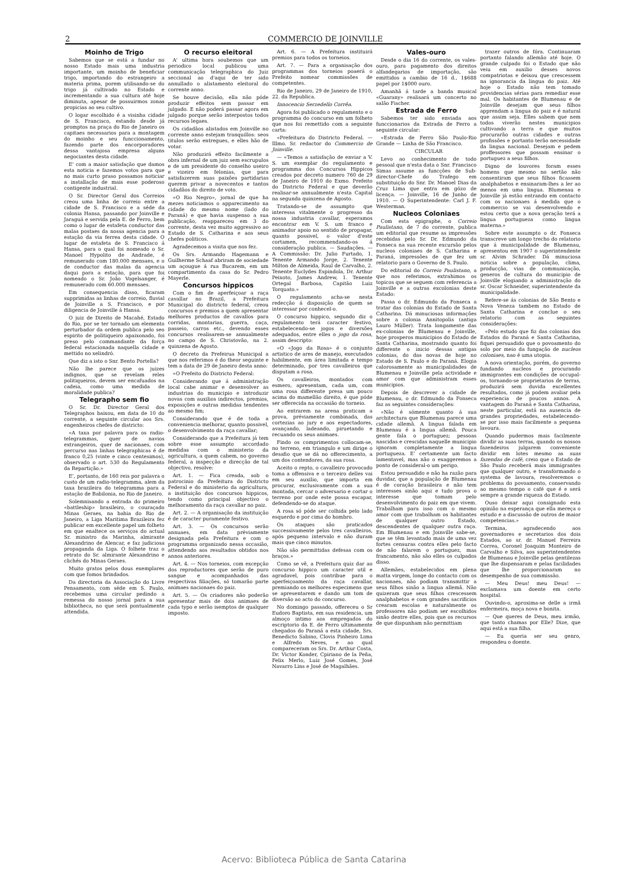2 COMMERCIO DE JOINVILLE
Moinho de Trigo
Sabemos que se está a fundar no nosso Estado mais uma industria importante, um moinho de beneficiar trigo, importando do estrangeiro a materia prima, porem utilisando-se do trigo já cultivado no Estado e incrementando a sua cultura até hoje diminuta, apesar de possuirmos zonas propicias ao seu cultivo.
O logar escolhido é a visinha cidade de S. Francisco, estando desde já promptos na praça do Rio de Janeiro os capitaes necessarios para a montagem do moinho e seu funccionamento, fazendo parte dos encorporadores dessa vantajosa empresa alguns negociantes desta cidade.
E' com a maior satisfação que damos esta noticia e fazemos votos para que no mais curto praso possamos noticiar a installação de mais esse poderoso contigente industrial.
O Sr. Director Geral dos Correios creou uma linha de correio entre a cidade de S. Francisco e a séde da colonia Hansa, passando por Joinville e Jaraguá e servida pela E. de Ferro, bem como o lugar de estafeta conductor das malas postaes da nossa agencia para a estação da via ferrea desta cidade. O lugar de estafeta de S. Francisco á Hansa, para o qual foi nomeado o Sr. Manoel Hypolito de Andrade, é remunerado com 180.000 mensaes, e o de conductor das malas da agencia daqui para a estação, para que foi nomeado o Sr. João Vogelsanger, é remunerado com 60.000 mensaes.
Em consequencia disso, ficaram supprimidas as linhas de correio, fluvial de Joinville a S. Francisco, e por diligencia de Joinville á Hansa.
O juiz de Direito de Macahé, Estado do Rio, por se ter tornado um elemento perturbador da ordem publica pelo seo espirito de politiqueiro apaixonado, foi preso pelo commandante da força federal estacionada naquella cidade e mettido no xelindró.
Que diz a isto o Snr. Bento Portella?
Não lhe parece que os juizes indignos, que se revelam reles politiqueiros, devem ser encafuados na cadeia, como uma medida de moralidade publica?
Telegrapho sem fio
O Sr. Dr. Director Geral dos Telegraphos baixou, em data de 10 do corrente, a seguinte circular aos Srs. engenheiros chefes de districto:
«A taxa por palavra para os radio-telegrammas, quer de navios extrangeiros, quer de nacionaes, com percurso nas linhas telegraphicas é de franco 0,25 (vinte e cinco centesimos), observado o art. 530 do Regulamento da Repartição.»
E', portanto, de 160 reis por palavra o custo de um radio-telegramma, alem da taxa brazileira do telegramma para a estação de Babilonia, no Rio de Janeiro.
Solemnisando a entrada do primeiro «battleship» brasileiro, o couraçado Minas Geraes, na bahia do Rio de Janeiro, a Liga Maritima Brazileira fez publicar em excellente papel um folheto em que enaltece os serviços do actual Sr. ministro da Marinha, almirante Alexandrino de Alencar, e faz judiciosa propaganda da Liga. O folhete traz o retrato do Sr. almirante Alexandrino e clichés do Minas Geraes.
Muito gratos pelos dous exemplares com que fomos brindados.
Da directoria da Associação do Livre Pensamento, com séde em S. Paulo, recebemos uma circular pedindo a remessa do nosso jornal para a sua bibliotheca, no que será pontualmente attendida.
O recurso eleitoral
A' ultima hora soubemos que um periodico local publicou uma communicação telegraphica do Juiz seccional ao d'aqui de ter sido annullado o alistamento eleitoral do corrente anno.
Se houve decisão, ella não póde produzir effeitos sem passar em julgado. E não poderá passar agora em julgado porque serão interpostos todos recursos legaes.
Os cidadãos alistados em Joinville no corrente anno estejam tranquillos: seos titulos serão entregues, e elles hão de votar.
Não produzirá effeito facilmente a obra infernal de um juiz sem escrupulos e de um presidente do conselho useiro e vizeiro em felonias, que para satisfazerem suas paixões partidarias querem privar a novecentos e tantos cidadãos do direito de voto.
«O Rio Negro», jornal de que ha mezes noticiamos o apparecimento na cidade do mesmo nome (lado do Paraná) e que havia suspenso a sua publicação, reappareceu em 3 do corrente, desta vez muito aggressivo ao Estado de S. Catharina e aos seus chefes politicos.
Agradecemos a visita que nos fez.
Os Srs. Armando Hagemann e Guilherme Schaaf abriram de sociedade um açougue á rua Bucarem, em um compartimento da casa do Sr. Pedro Mayerle.
Concursos hippicos
Com o fim de aperfeiçoar a raça cavallar no Brazil, a Prefeitura Municipal do districto federal, creou concursos e premios a quem apresentar melhores productos de cavallos para corridas, montarias, guerra, caça, passeio, carros etc., devendo esses concursos realisarem-se annualmente no campo de S. Christovão, na 2. quinzena de Agosto.
O decreto da Prefeirua Municipal a que nos referimos é do theor seguinte e tem a data de 29 de Janeiro desta anno:
«O Prefeito do Districto Federal:
Considerando que á administração local cabe animar e desenvolver as industrias do municipio e introduzir novas com auxilios indirectos, premios, exposições e outras medidas tendentes ao mesmo fim;
Considerando que é de toda a conveniencia melhorar, quanto possivel, o desenvolvimento da raça cavallar;
Considerando que a Prefeitura já tem sobre esse assumpto accordado medidas com o ministerio da agricultura, a quem cabem, no governo federal, a inspecção e direcção de tal objectivo, resolve:
Art. 1. — Fica creada, sob o patrocinio da Prefeitura do Districto Federal e do ministerio da agricultura, a instituição dos concursos hippicos, tendo como principal objectivo o melhoramento da raça cavallar no paiz.
Art. 2. — A organisação da instituição é de caracter puramente festivo.
Art. 3. — Os concursos serão annuaes, em data préviamente designada pela Prefeitura e com o programma organizado nessa occasião, attendendo aos resultados obtidos nos annos anteriores.
Art. 4. — Nos torneios, com excepção dos reproductores que serão de puro sangue e acompanhados das respectivas filiações, só tomarão parte animaes nacionaes do paiz.
Art. 5. — Os criadores não poderão apresentar mais de dois animaes de cada typo e serão isemptos de qualquer imposto.
Art. 6. — A Prefeitura instituirá premios para todos os torneios.
Art. 7. — Para a organisação dos programmas dos torneios poaerá o Prefeito nomear commissões de competentes.
Rio de Janeiro, 29 de Janeiro de 1910, 22. da Republica.
Innocencio Serzedello Corrêa.
Agora foi publicado o regulamento e o programma do concurso em um folheto que nos foi remettido com a seguinte carta:
«Prefeitura do Districto Federal. — Illmo. Sr. redactor do Commercio de Joinville.
— «Temos a satisfação de enviar a V. S. um exemplar do regulamento e programma dos Concursos Hippicos creados por decreto numero 760 de 29 de Janeiro de 1910 do Exmo. Prefeito do Districto Federal e que deverão realisar-se annualmente n'esta Capital na segunda quinzena de Agosto.
Tratando-se de assumpto que interessa vitalmente o progresso da nossa industria cavallar, esperamos encontrar em V. S. um franco e animador apoio no sentido de propagar, quanto possivel, o valor d'este cortamen, recommendando-os á consideração publica. — Saudações. — A Commissão: Dr. Julio Furtado, 1. Tenente Armando Jorge, 2. Tenente Milton de Almeida, Raul de Carvalho, 2. Tenente Euclydes Espindola, Dr. Arthur Peixoto, James Andrew, 1. Tenente Ortegal Barbosa, Capitão Luiz Torquato.»
O regulamento acha-se nesta redecção á disposição de quem se interessar por conhecel-o.
O concurso hippico, segundo diz o regulamento terá caracter festivo, estabelecendo-se jogos e diversões adequados, entre elles o jogo da rosa, assim descripto:
«O «Jogo da Rosa» é o conjunto artistico de ares de manejo, executados habilmente, em área limitada e tempo determinado, por tres cavalleiros que disputam a rosa.
Os cavalleiros, montados com esmero, apresentam, cada um, com uma rosa differente presa um pouco acima do mamellão direito, é que póde ser offerecida na occasião do torneio.
Ao entrarem na arena praticam a prova, préviamente combinada, das cortezias ao jury e aos espectadores, avançando, ladeando, piruetando e recuando os seus animaes.
Findo os comprimentos collocam-se, no terreno, em triangulo e um dirige o desafio que se dá no offerecimento, a um dos contendores, da sua rosa.
Aceito o repto, o cavalleiro provocado toma a offensiva e o terceiro delles vai em seu auxilio, que importa em procurar, exclusivamente com a sua montada, cercar o adversario e cortar o terreno por onde este possa escapar, defendendo-se do ataque.
A rosa só póde ser colhida pelo lado esquerdo e por cima do hombro.
Os ataques são praticados successivamente pelos tres cavalleiros, após pequeno intervalo e não duram mais que cinco minutos.
Não são permittidas defesas com os braços.»
Como se vê, a Prefeitura quiz dar ao concurso hippico um caracter util e agradavel, pois contribue para o aperfeiçoamento da raça cavallar, premiando os melhores especimens que se apresentarem e dando um tom de diversão ao acto do concurso.
No domingo passado, offereceu o Sr Eudoro Baptista, em sua residencia, um almoço intimo aos empregados do escriptorio da E. de Ferro ultimamente chegados do Paraná a esta cidade, Srs. Benedicto Sabino, Clovis Pinheiro Lima e Alfredo Neves, e ao qual compareceram os Srs. Dr. Arthur Costa, Dr. Victor Konder, Cpiriano de la Peña, Felix Merlo, Luiz José Gomes, José Navarro Lins e José de Magalhães.
Vales-ouro
Desde o dia 16 do corrente, os vales-ouro, para pagamento dos direitos alfandegarios de importação, são emittidos a cambio de 16 d., 1$688 papel por 1$000 ouro.
Amanhã á tarde a banda musical «Guarany» realisará um concerto no salão Fischer.
Estrada de Ferro
Sabemos ter sido enviada aos funccionarios da Estrada de Ferro a seguinte circular:
«Estrada de Ferro São Paulo-Rio Grande — Linha de São Francisco.
CIRCULAR
Levo ao conhecimento de todo pessoal que n'esta data o Snr. Francisco Simas assume as funcções de Sub-director-Chefe do Trafego em substituição do Snr. Dr. Manoel Dias da Cruz Lima que entra em gózo de licença. — Joinville, 16 de Junho de 1910. — O Superintendente: Carl J. F. Westerman.
Nucleos Coloniaes
Com esta epigraphe, o Correio Paulistano, de 7 do corrente, publica um editorial que resume as impressões recebidas pelo Sr. Dr. Edmundo da Fonseca na sua recente excursão pelos nucleos coloniaes de S. Catharina e Paraná, impressões de que fez um relatorio para o Governo de S. Paulo.
Do editorial do Correio Paulistano, a que nos referimos, extrahimos os topicos que se seguem com referencia a Joinville e a outras excolonias deste Estado:
Passa o dr. Edmundo da Fonseca a tratar das colonias do Estado de Santa Catharina. Dá minuciosas informações sobre a colonia Annitopolis (antiga Lauro Müller). Trata longamente das ex-colonias de Blumenau e Joinville, hoje prosperos municipios do Estado de Santa Catharina, mostrando quanto foi differente o inicio dessas antigas colonias, do das novas de hoje no Estado de S. Paulo e do Paraná. Elogia calorosamente as municipalidades de Blumenau e Joinville pela actividade e amor com que administram esses municipios.
Depois de descrever a cidade de Blumenau, o dr. Edmundo da Fonseca faz as seguintes considerações:
«Não é sómente quanto á sua architectura que Blumenau parece uma cidade allemã. A lingua falada em Blumenau é a lingua allemã. Pouca gente fala o portuguez; pessoas nascidas e crescidas naquelle municipio ignoram completamente a lingua portugueza. E' certamente um facto lamentavel, mas não o exaggeremos a ponto de consideral-o um perigo.
Estou persuadido e não ha razão para duvidar, que a população de Blumenau é de coração brasileira e não tem interesses sinão aqui e tudo prova o interesse que tomam pelo desenvolvimento do paiz em que vivem. Trabalham para isso com o mesmo amor com que trabalham os habitantes de qualquer outro Estado, descendentes de qualquer outra raça. Em Blumenau e em Joinville sabe-se, que se têm levantado mais de uma vez fortes censuras contra elles pelo facto de não falarem o portuguez, mas francamento, não são elles os culpados disso.
Allemães, estabelecidos em plena matta virgem, longe do contacto com os nacionaes, não podiam transmittir a seus filhos sinão a lingua allemã. Não quizeram que seus filhos crescessem analphabetos e com grandes sacrificios crearam escolas e naturalmente os professores não podiam ser escolhidos sinão dentre elles, pois que os recursos de que dispunham não permittiam
trazer outros de fóra. Continuaram portanto falando allemão até hoje. O grande culpado foi o Estado que não veiu em auxilio desses novos compatriotas e deixou que crescessem na ignorancia da lingua do paiz. Até hoje o Estado não tem tomado providencias sérias para remediar esse mal. Os habitantes de Blumenau e de Joinville desejam que seus filhos apprendam a lingua do paiz e é natural que assim seja. Elles sabem que nem todos viverão nestes municipios cultivando a terra e que muitos procurarão outras cidades e outras profissões e portanto terão necessidade da lingua nacional. Desejam e pedem proffessores que possam ensinar o portuguez a seus filhos.
Digno de louvores foram esses homens que mesmo no sertão não consentiram que seus filhos ficassem analphabetos e ensinaram-lhes a ler ao menos em uma lingua. Blumenau e Joinville já estão entrando em contacto com os nacionaes á medida que o commercio se vai desenvolvendo e estou certo que a nova geração terá a lingua portugueza como lingua materna.»
Sobre este assumpto o dr. Fonseca transcreve um longo trecho do relatorio que á municipalidade de Blumenau, apresentou em 1907 o superintendente sr. Alvim Schrader. Dá minuciosa noticia sobre a população, clima, producção, vias de communicação, generos de cultura do municipio de Joinville elogiando a administração do sr. Oscar Schneider, superintendente da municipalidade.
Refere-se ás colonias de São Bento e Nova Veneza tambem no Estado de Santa Catharina e conclue o seu relatorio com as seguintes considerações:
«Pelo estudo que fiz das colonias dos Estados do Paraná e Santa Catharina, fiquei persuadido que o povoamento do solo por meio da fungação de nucleos coloniaes, nao é uma utopia.
A nova orientação, porém, do governo fundando nucleos e procurando immigrantes em condições de occupal-os, tornando-se proprietarios de terras, produzirá sem duvida excellentes resultados, como já podem avaliar pela experiencia de poucos annos. A vantagem do Paraná e Santa Catharina, neste particular, está na ausencia de grandes propriedades, estabelecendo-se por isso mais facilmente a pequena lavoura.
Quando pudermos mais facilmente dividir as suas terras, quando os nossos fazendeiros julgarem conveniente dividir em lotes mesmo as suas fazendas de café, creio que o Estado de São Paulo receberá mais immigrantes que qualquer outro, e transformando o systema de lavoura, resolveremos o problema do povoamento, conservando ao mesmo tempo o café que é e será sempre a grande riqueza do Estado.
Ouso deixar aqui consignado esta opinião na esperança que ella mereça o estudo e a discussão de outros de maior competencias.»
Termina, agradecendo aos governadores e secretarios dos dois Estados, ao sr. dr. Manuel Ferreira Correa, Coronel Joaquim Monteiro de Carvalho e Silva, aos superintendentes de Blumenau e Joinville pelas gentilezas que lhe dispensaram e pelas facilidades que lhe proporcionaram no desempenho de sua commissão.
— Meu Deus! meu Deus! — exclamava um doente em certo hospital.
Ouvindo-o, aproxima-se delle a irmã enfermeira, moça nova e bonita.
— Que queres de Deus, meu irmão, que tanto chamas por Elle? Dize, que aqui está a sua filha.
— Eu queria ser seu genro, respondeu o doente.
Acervo: Biblioteca Pública de Santa Catarina